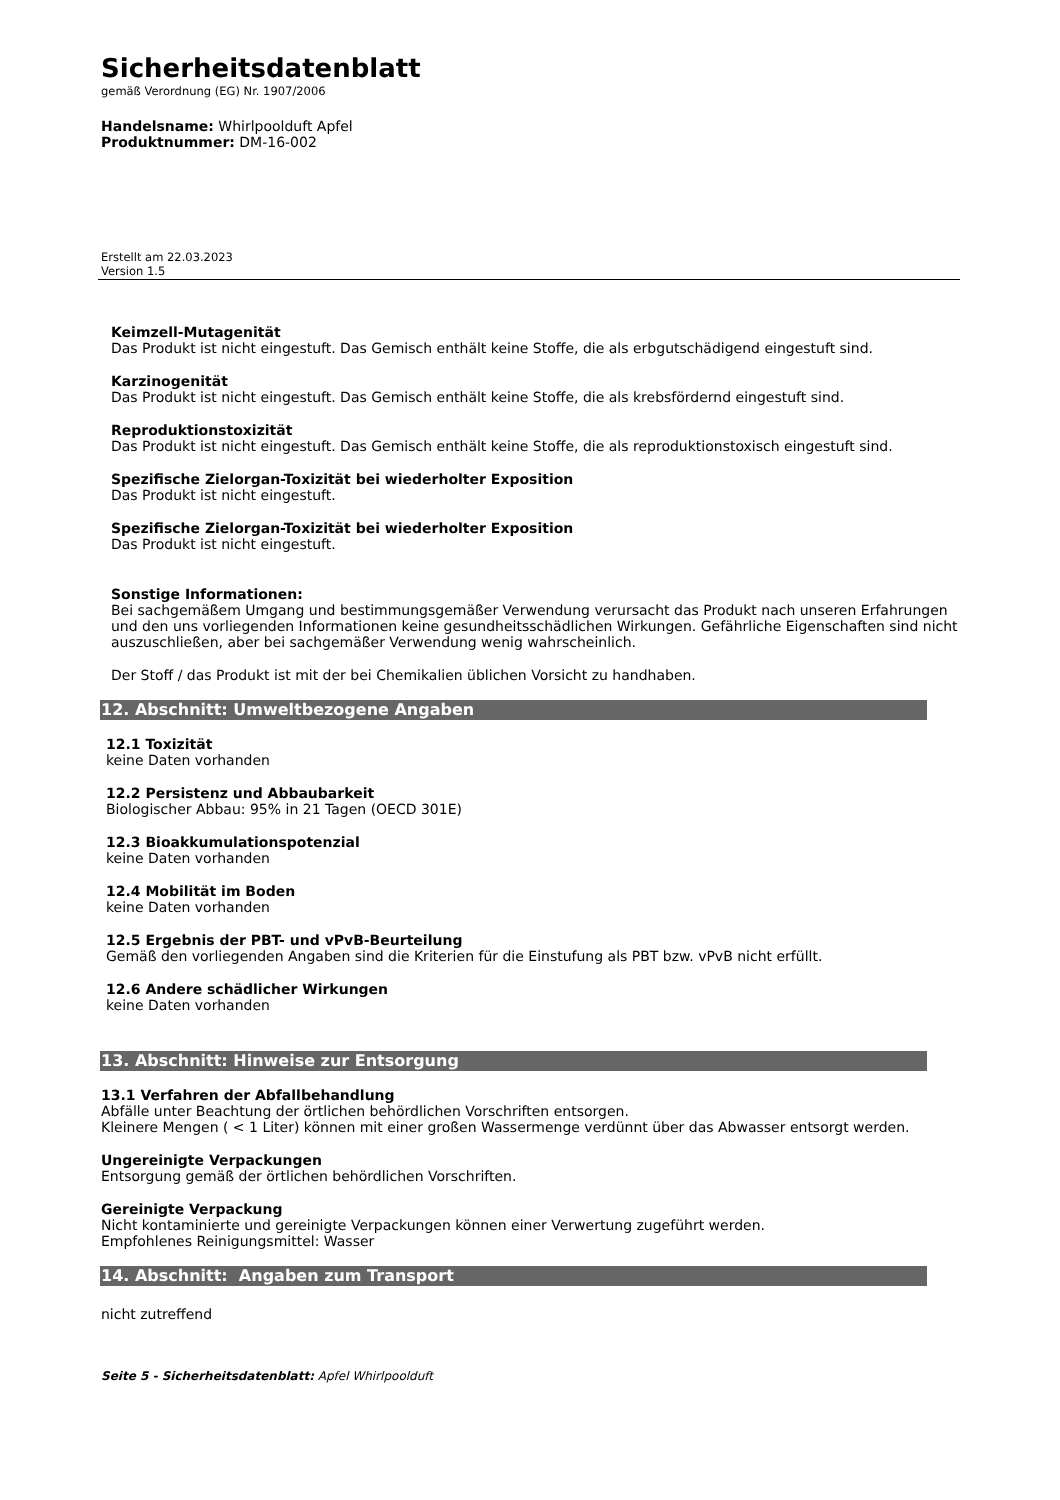Sicherheitsdatenblatt
gemäß Verordnung (EG) Nr. 1907/2006
Handelsname: Whirlpoolduft Apfel
Produktnummer: DM-16-002
Erstellt am 22.03.2023
Version 1.5
Keimzell-Mutagenität
Das Produkt ist nicht eingestuft. Das Gemisch enthält keine Stoffe, die als erbgutschädigend eingestuft sind.
Karzinogenität
Das Produkt ist nicht eingestuft. Das Gemisch enthält keine Stoffe, die als krebsfördernd eingestuft sind.
Reproduktionstoxizität
Das Produkt ist nicht eingestuft. Das Gemisch enthält keine Stoffe, die als reproduktionstoxisch eingestuft sind.
Spezifische Zielorgan-Toxizität bei wiederholter Exposition
Das Produkt ist nicht eingestuft.
Spezifische Zielorgan-Toxizität bei wiederholter Exposition
Das Produkt ist nicht eingestuft.
Sonstige Informationen:
Bei sachgemäßem Umgang und bestimmungsgemäßer Verwendung verursacht das Produkt nach unseren Erfahrungen und den uns vorliegenden Informationen keine gesundheitsschädlichen Wirkungen. Gefährliche Eigenschaften sind nicht auszuschließen, aber bei sachgemäßer Verwendung wenig wahrscheinlich.
Der Stoff / das Produkt ist mit der bei Chemikalien üblichen Vorsicht zu handhaben.
12. Abschnitt: Umweltbezogene Angaben
12.1 Toxizität
keine Daten vorhanden
12.2 Persistenz und Abbaubarkeit
Biologischer Abbau: 95% in 21 Tagen (OECD 301E)
12.3 Bioakkumulationspotenzial
keine Daten vorhanden
12.4 Mobilität im Boden
keine Daten vorhanden
12.5 Ergebnis der PBT- und vPvB-Beurteilung
Gemäß den vorliegenden Angaben sind die Kriterien für die Einstufung als PBT bzw. vPvB nicht erfüllt.
12.6 Andere schädlicher Wirkungen
keine Daten vorhanden
13. Abschnitt: Hinweise zur Entsorgung
13.1 Verfahren der Abfallbehandlung
Abfälle unter Beachtung der örtlichen behördlichen Vorschriften entsorgen.
Kleinere Mengen ( < 1 Liter) können mit einer großen Wassermenge verdünnt über das Abwasser entsorgt werden.
Ungereinigte Verpackungen
Entsorgung gemäß der örtlichen behördlichen Vorschriften.
Gereinigte Verpackung
Nicht kontaminierte und gereinigte Verpackungen können einer Verwertung zugeführt werden.
Empfohlenes Reinigungsmittel: Wasser
14. Abschnitt: Angaben zum Transport
nicht zutreffend
Seite 5 - Sicherheitsdatenblatt: Apfel Whirlpoolduft